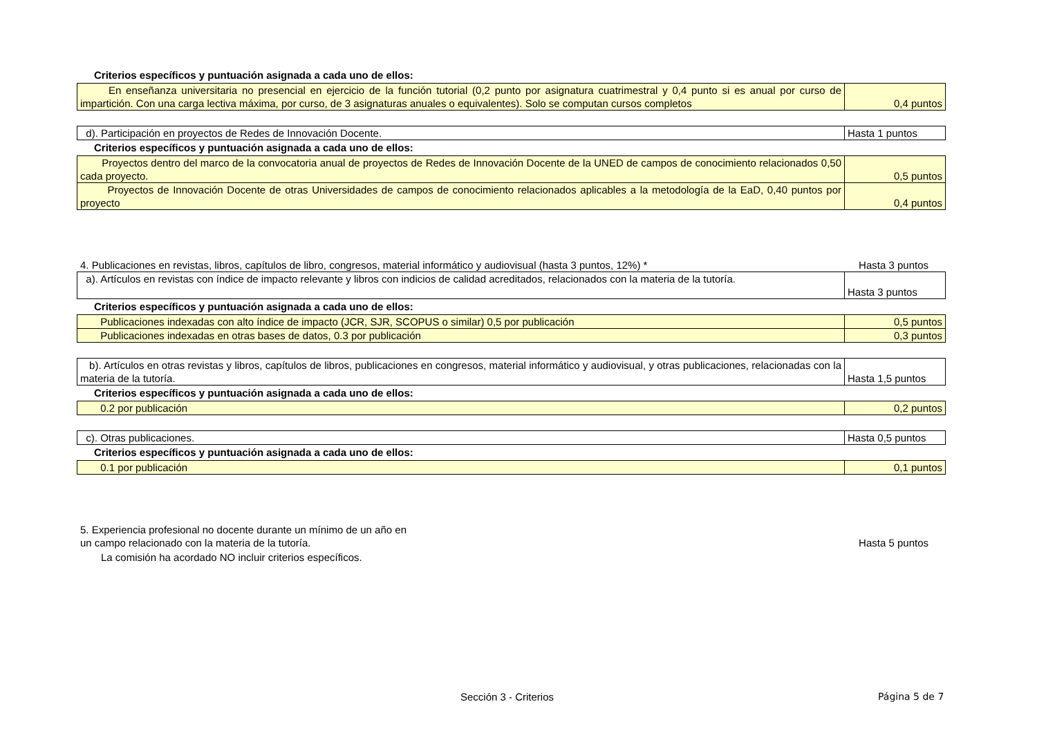Criterios específicos y puntuación asignada a cada uno de ellos:
| En enseñanza universitaria no presencial en ejercicio de la función tutorial (0,2 punto por asignatura cuatrimestral y 0,4 punto si es anual por curso de impartición. Con una carga lectiva máxima, por curso, de 3 asignaturas anuales o equivalentes). Solo se computan cursos completos | 0,4 puntos |
| d). Participación en proyectos de Redes de Innovación Docente. | Hasta 1 puntos |
Criterios específicos y puntuación asignada a cada uno de ellos:
| Proyectos dentro del marco de la convocatoria anual de proyectos de Redes de Innovación Docente de la UNED de campos de conocimiento relacionados 0,50 cada proyecto. | 0,5 puntos |
| Proyectos de Innovación Docente de otras Universidades de campos de conocimiento relacionados aplicables a la metodología de la EaD, 0,40 puntos por proyecto | 0,4 puntos |
4. Publicaciones en revistas, libros, capítulos de libro, congresos, material informático y audiovisual (hasta 3 puntos, 12%) * Hasta 3 puntos
| a). Artículos en revistas con índice de impacto relevante y libros con indicios de calidad acreditados, relacionados con la materia de la tutoría. | Hasta 3 puntos |
Criterios específicos y puntuación asignada a cada uno de ellos:
| Publicaciones indexadas con alto índice de impacto (JCR, SJR, SCOPUS o similar) 0,5 por publicación | 0,5 puntos |
| Publicaciones indexadas en otras bases de datos, 0.3 por publicación | 0,3 puntos |
| b). Artículos en otras revistas y libros, capítulos de libros, publicaciones en congresos, material informático y audiovisual, y otras publicaciones, relacionadas con la materia de la tutoría. | Hasta 1,5 puntos |
Criterios específicos y puntuación asignada a cada uno de ellos:
| 0.2 por publicación | 0,2 puntos |
| c). Otras publicaciones. | Hasta 0,5 puntos |
Criterios específicos y puntuación asignada a cada uno de ellos:
| 0.1 por publicación | 0,1 puntos |
5. Experiencia profesional no docente durante un mínimo de un año en
un campo relacionado con la materia de la tutoría. Hasta 5 puntos
La comisión ha acordado NO incluir criterios específicos.
Sección 3 - Criterios Página 5 de 7